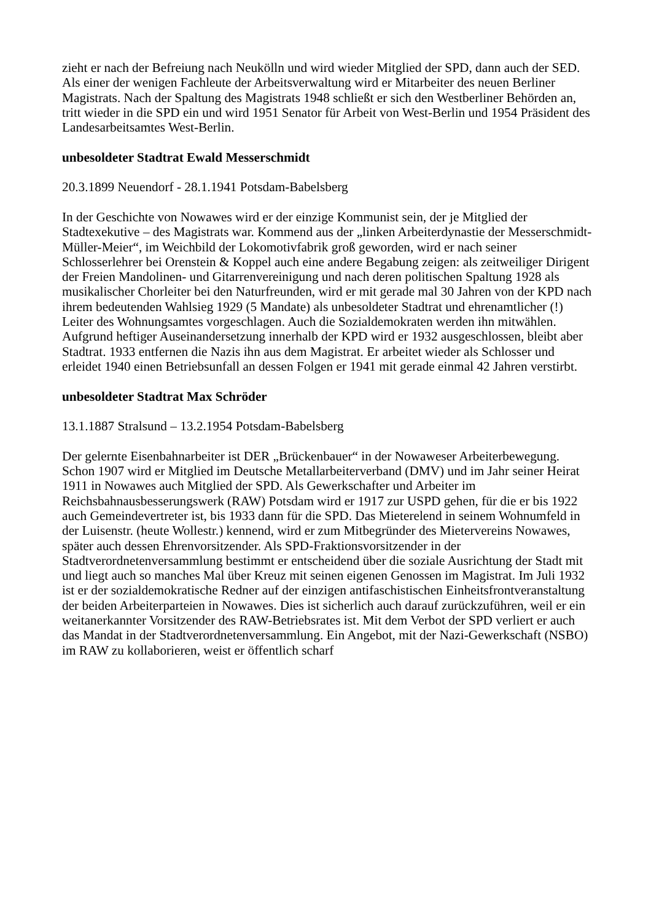zieht er nach der Befreiung nach Neukölln und wird wieder Mitglied der SPD, dann auch der SED. Als einer der wenigen Fachleute der Arbeitsverwaltung wird er Mitarbeiter des neuen Berliner Magistrats. Nach der Spaltung des Magistrats 1948 schließt er sich den Westberliner Behörden an, tritt wieder in die SPD ein und wird 1951 Senator für Arbeit von West-Berlin und 1954 Präsident des Landesarbeitsamtes West-Berlin.
unbesoldeter Stadtrat Ewald Messerschmidt
20.3.1899 Neuendorf - 28.1.1941 Potsdam-Babelsberg
In der Geschichte von Nowawes wird er der einzige Kommunist sein, der je Mitglied der Stadtexekutive – des Magistrats war. Kommend aus der „linken Arbeiterdynastie der Messerschmidt-Müller-Meier“, im Weichbild der Lokomotivfabrik groß geworden, wird er nach seiner Schlosserlehrer bei Orenstein & Koppel auch eine andere Begabung zeigen: als zeitweiliger Dirigent der Freien Mandolinen- und Gitarrenvereinigung und nach deren politischen Spaltung 1928 als musikalischer Chorleiter bei den Naturfreunden, wird er mit gerade mal 30 Jahren von der KPD nach ihrem bedeutenden Wahlsieg 1929 (5 Mandate) als unbesoldeter Stadtrat und ehrenamtlicher (!) Leiter des Wohnungsamtes vorgeschlagen. Auch die Sozialdemokraten werden ihn mitwählen. Aufgrund heftiger Auseinandersetzung innerhalb der KPD wird er 1932 ausgeschlossen, bleibt aber Stadtrat. 1933 entfernen die Nazis ihn aus dem Magistrat. Er arbeitet wieder als Schlosser und erleidet 1940 einen Betriebsunfall an dessen Folgen er 1941 mit gerade einmal 42 Jahren verstirbt.
unbesoldeter Stadtrat Max Schröder
13.1.1887 Stralsund – 13.2.1954 Potsdam-Babelsberg
Der gelernte Eisenbahnarbeiter ist DER „Brückenbauer“ in der Nowaweser Arbeiterbewegung. Schon 1907 wird er Mitglied im Deutsche Metallarbeiterverband (DMV) und im Jahr seiner Heirat 1911 in Nowawes auch Mitglied der SPD. Als Gewerkschafter und Arbeiter im Reichsbahnausbesserungswerk (RAW) Potsdam wird er 1917 zur USPD gehen, für die er bis 1922 auch Gemeindevertreter ist, bis 1933 dann für die SPD. Das Mieterelend in seinem Wohnumfeld in der Luisenstr. (heute Wollestr.) kennend, wird er zum Mitbegründer des Mietervereins Nowawes, später auch dessen Ehrenvorsitzender. Als SPD-Fraktionsvorsitzender in der Stadtverordnetenversammlung bestimmt er entscheidend über die soziale Ausrichtung der Stadt mit und liegt auch so manches Mal über Kreuz mit seinen eigenen Genossen im Magistrat. Im Juli 1932 ist er der sozialdemokratische Redner auf der einzigen antifaschistischen Einheitsfrontveranstaltung der beiden Arbeiterparteien in Nowawes. Dies ist sicherlich auch darauf zurückzuführen, weil er ein weitanerkannter Vorsitzender des RAW-Betriebsrates ist. Mit dem Verbot der SPD verliert er auch das Mandat in der Stadtverordnetenversammlung. Ein Angebot, mit der Nazi-Gewerkschaft (NSBO) im RAW zu kollaborieren, weist er öffentlich scharf